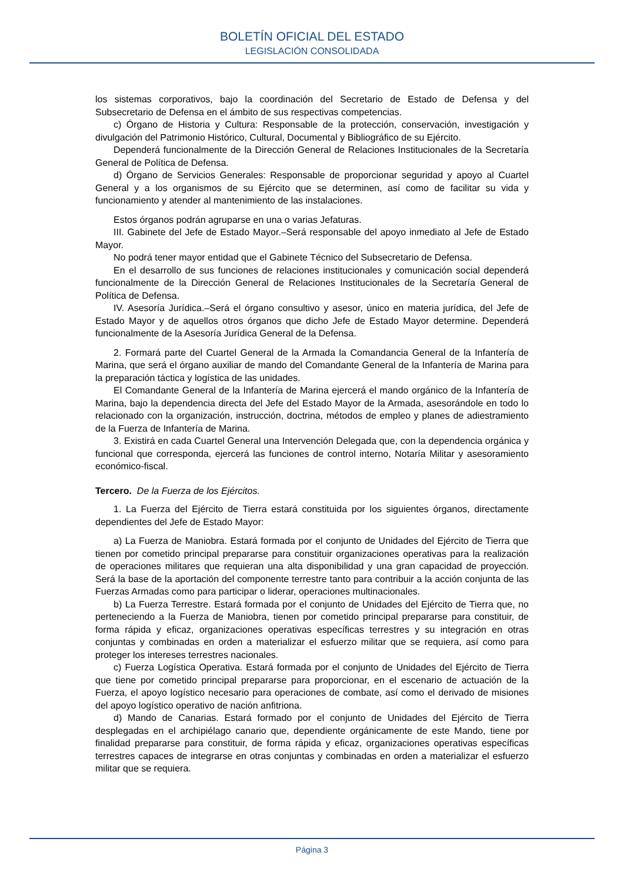BOLETÍN OFICIAL DEL ESTADO
LEGISLACIÓN CONSOLIDADA
los sistemas corporativos, bajo la coordinación del Secretario de Estado de Defensa y del Subsecretario de Defensa en el ámbito de sus respectivas competencias.
c) Órgano de Historia y Cultura: Responsable de la protección, conservación, investigación y divulgación del Patrimonio Histórico, Cultural, Documental y Bibliográfico de su Ejército.
Dependerá funcionalmente de la Dirección General de Relaciones Institucionales de la Secretaría General de Política de Defensa.
d) Órgano de Servicios Generales: Responsable de proporcionar seguridad y apoyo al Cuartel General y a los organismos de su Ejército que se determinen, así como de facilitar su vida y funcionamiento y atender al mantenimiento de las instalaciones.
Estos órganos podrán agruparse en una o varias Jefaturas.
III. Gabinete del Jefe de Estado Mayor.–Será responsable del apoyo inmediato al Jefe de Estado Mayor.
No podrá tener mayor entidad que el Gabinete Técnico del Subsecretario de Defensa.
En el desarrollo de sus funciones de relaciones institucionales y comunicación social dependerá funcionalmente de la Dirección General de Relaciones Institucionales de la Secretaría General de Política de Defensa.
IV. Asesoría Jurídica.–Será el órgano consultivo y asesor, único en materia jurídica, del Jefe de Estado Mayor y de aquellos otros órganos que dicho Jefe de Estado Mayor determine. Dependerá funcionalmente de la Asesoría Jurídica General de la Defensa.
2. Formará parte del Cuartel General de la Armada la Comandancia General de la Infantería de Marina, que será el órgano auxiliar de mando del Comandante General de la Infantería de Marina para la preparación táctica y logística de las unidades.
El Comandante General de la Infantería de Marina ejercerá el mando orgánico de la Infantería de Marina, bajo la dependencia directa del Jefe del Estado Mayor de la Armada, asesorándole en todo lo relacionado con la organización, instrucción, doctrina, métodos de empleo y planes de adiestramiento de la Fuerza de Infantería de Marina.
3. Existirá en cada Cuartel General una Intervención Delegada que, con la dependencia orgánica y funcional que corresponda, ejercerá las funciones de control interno, Notaría Militar y asesoramiento económico-fiscal.
Tercero. De la Fuerza de los Ejércitos.
1. La Fuerza del Ejército de Tierra estará constituida por los siguientes órganos, directamente dependientes del Jefe de Estado Mayor:
a) La Fuerza de Maniobra. Estará formada por el conjunto de Unidades del Ejército de Tierra que tienen por cometido principal prepararse para constituir organizaciones operativas para la realización de operaciones militares que requieran una alta disponibilidad y una gran capacidad de proyección. Será la base de la aportación del componente terrestre tanto para contribuir a la acción conjunta de las Fuerzas Armadas como para participar o liderar, operaciones multinacionales.
b) La Fuerza Terrestre. Estará formada por el conjunto de Unidades del Ejército de Tierra que, no perteneciendo a la Fuerza de Maniobra, tienen por cometido principal prepararse para constituir, de forma rápida y eficaz, organizaciones operativas específicas terrestres y su integración en otras conjuntas y combinadas en orden a materializar el esfuerzo militar que se requiera, así como para proteger los intereses terrestres nacionales.
c) Fuerza Logística Operativa. Estará formada por el conjunto de Unidades del Ejército de Tierra que tiene por cometido principal prepararse para proporcionar, en el escenario de actuación de la Fuerza, el apoyo logístico necesario para operaciones de combate, así como el derivado de misiones del apoyo logístico operativo de nación anfitriona.
d) Mando de Canarias. Estará formado por el conjunto de Unidades del Ejército de Tierra desplegadas en el archipiélago canario que, dependiente orgánicamente de este Mando, tiene por finalidad prepararse para constituir, de forma rápida y eficaz, organizaciones operativas específicas terrestres capaces de integrarse en otras conjuntas y combinadas en orden a materializar el esfuerzo militar que se requiera.
Página 3